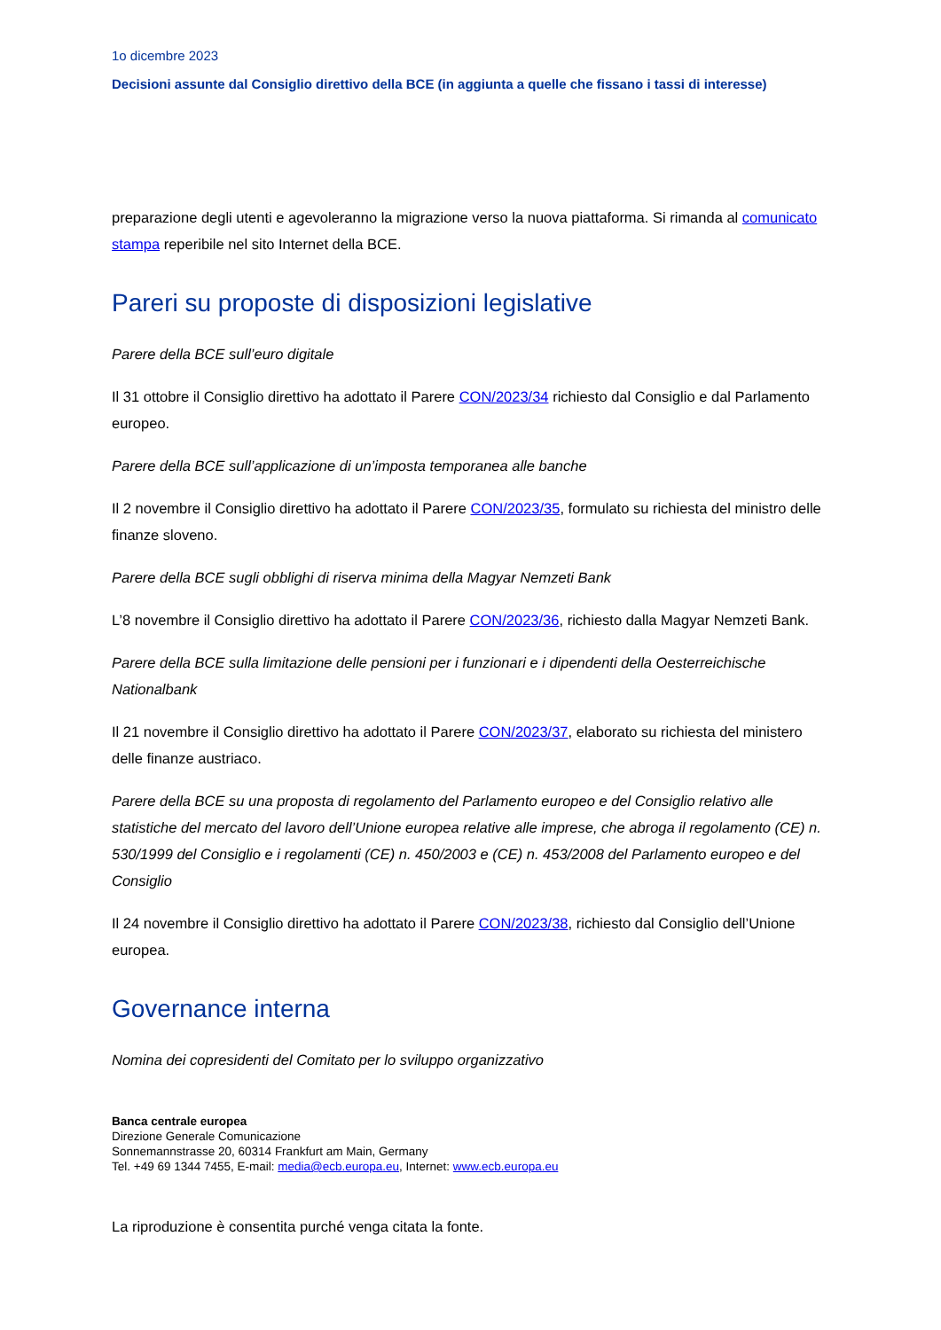1o dicembre 2023
Decisioni assunte dal Consiglio direttivo della BCE (in aggiunta a quelle che fissano i tassi di interesse)
preparazione degli utenti e agevoleranno la migrazione verso la nuova piattaforma. Si rimanda al comunicato stampa reperibile nel sito Internet della BCE.
Pareri su proposte di disposizioni legislative
Parere della BCE sull’euro digitale
Il 31 ottobre il Consiglio direttivo ha adottato il Parere CON/2023/34 richiesto dal Consiglio e dal Parlamento europeo.
Parere della BCE sull’applicazione di un’imposta temporanea alle banche
Il 2 novembre il Consiglio direttivo ha adottato il Parere CON/2023/35, formulato su richiesta del ministro delle finanze sloveno.
Parere della BCE sugli obblighi di riserva minima della Magyar Nemzeti Bank
L’8 novembre il Consiglio direttivo ha adottato il Parere CON/2023/36, richiesto dalla Magyar Nemzeti Bank.
Parere della BCE sulla limitazione delle pensioni per i funzionari e i dipendenti della Oesterreichische Nationalbank
Il 21 novembre il Consiglio direttivo ha adottato il Parere CON/2023/37, elaborato su richiesta del ministero delle finanze austriaco.
Parere della BCE su una proposta di regolamento del Parlamento europeo e del Consiglio relativo alle statistiche del mercato del lavoro dell’Unione europea relative alle imprese, che abroga il regolamento (CE) n. 530/1999 del Consiglio e i regolamenti (CE) n. 450/2003 e (CE) n. 453/2008 del Parlamento europeo e del Consiglio
Il 24 novembre il Consiglio direttivo ha adottato il Parere CON/2023/38, richiesto dal Consiglio dell’Unione europea.
Governance interna
Nomina dei copresidenti del Comitato per lo sviluppo organizzativo
Banca centrale europea
Direzione Generale Comunicazione
Sonnemannstrasse 20, 60314 Frankfurt am Main, Germany
Tel. +49 69 1344 7455, E-mail: media@ecb.europa.eu, Internet: www.ecb.europa.eu
La riproduzione è consentita purché venga citata la fonte.